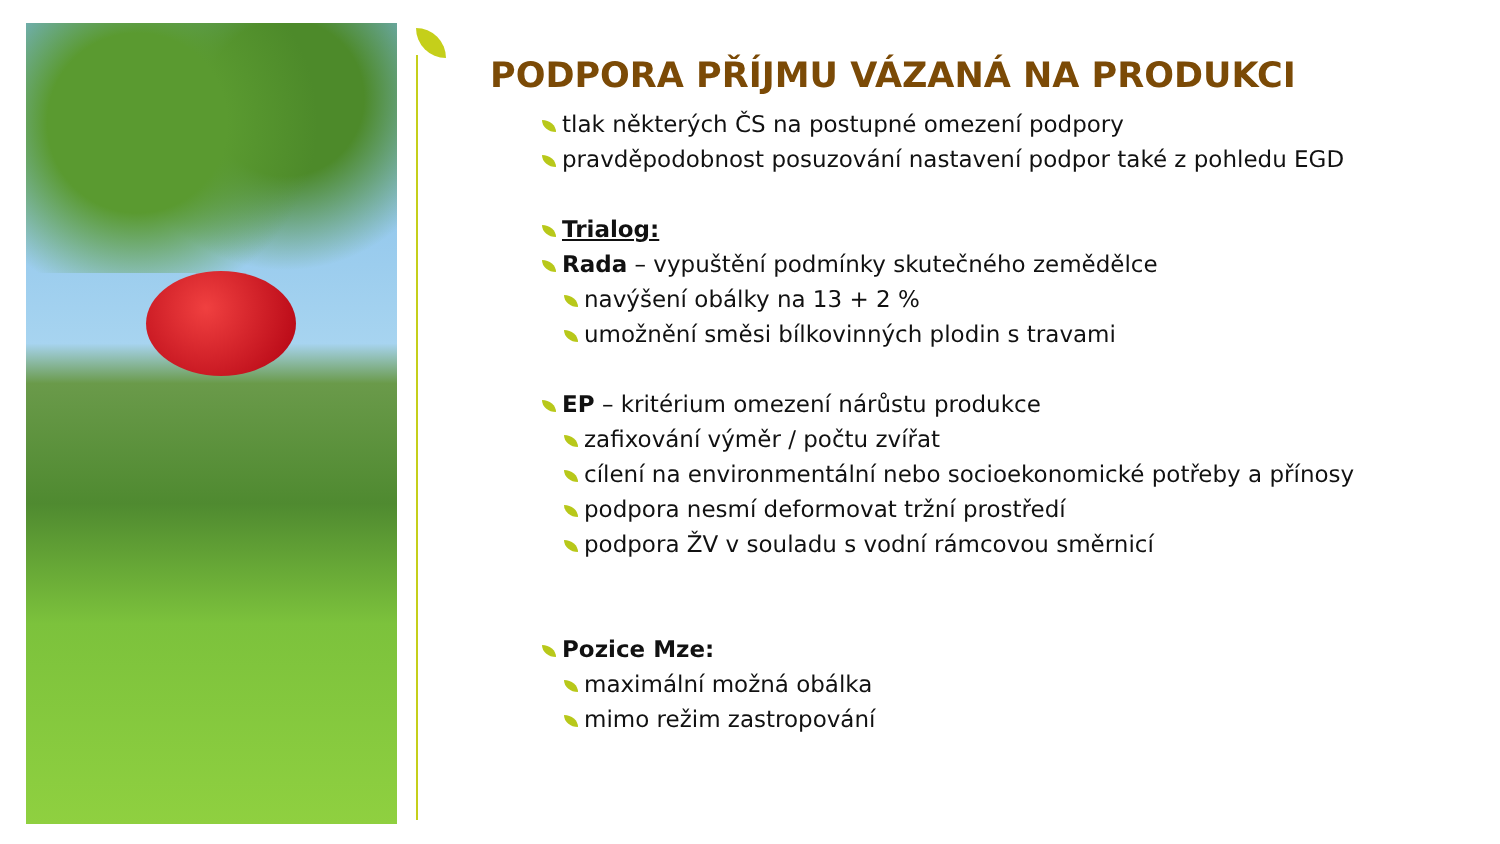PODPORA PŘÍJMU VÁZANÁ NA PRODUKCI
tlak některých ČS na postupné omezení podpory
pravděpodobnost posuzování nastavení podpor také z pohledu EGD
Trialog:
Rada – vypuštění podmínky skutečného zemědělce
navýšení obálky na 13 + 2 %
umožnění směsi bílkovinných plodin s travami
EP – kritérium omezení nárůstu produkce
zafixování výměr / počtu zvířat
cílení na environmentální nebo socioekonomické potřeby a přínosy
podpora nesmí deformovat tržní prostředí
podpora ŽV v souladu s vodní rámcovou směrnicí
Pozice Mze:
maximální možná obálka
mimo režim zastropování